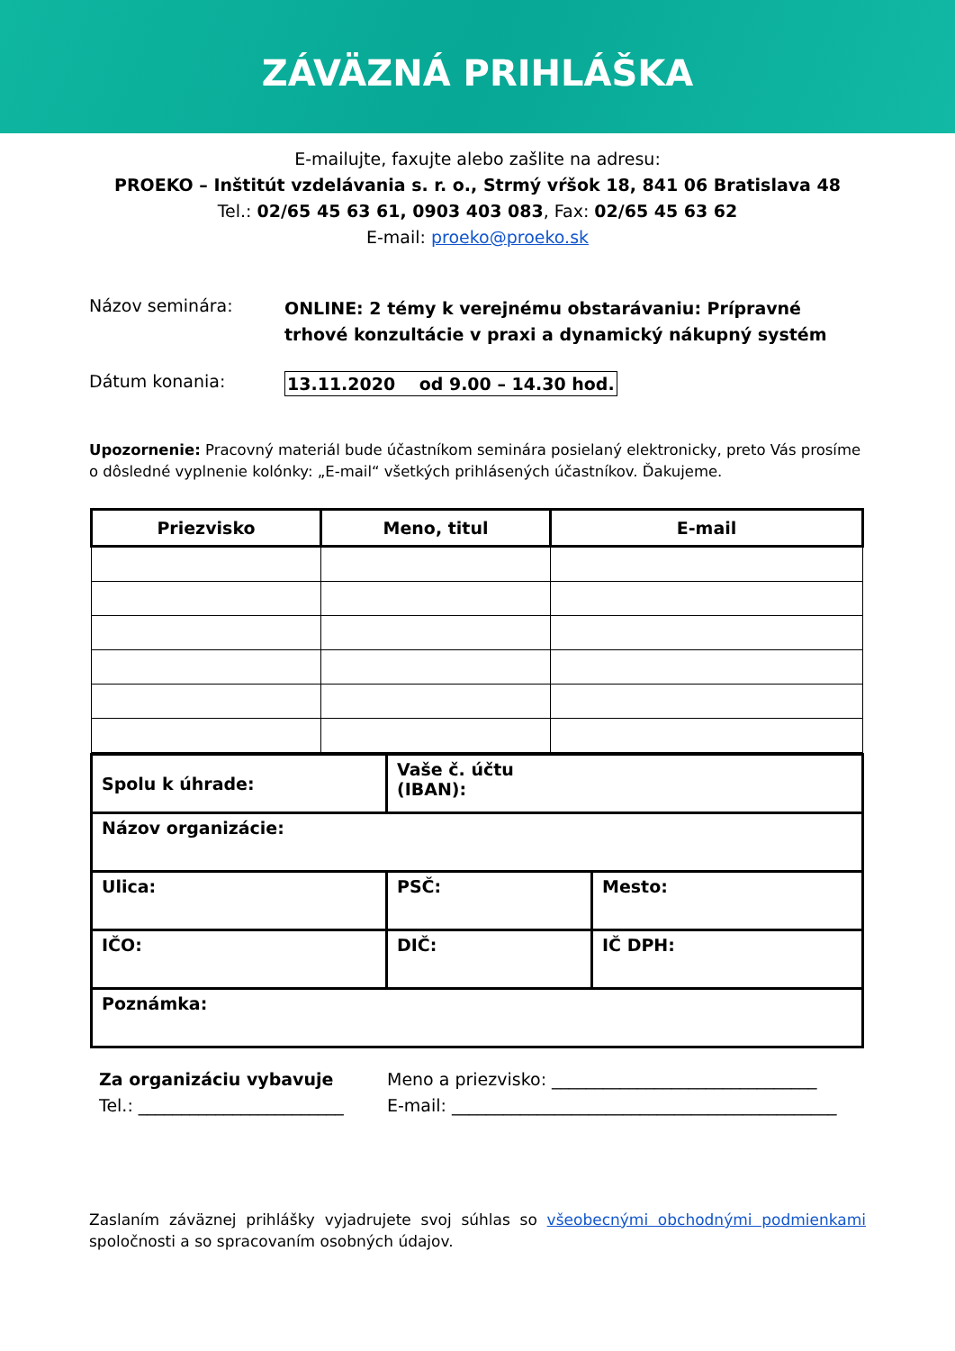ZÁVÄZNÁ PRIHLÁŠKA
E-mailujte, faxujte alebo zašlite na adresu:
PROEKO – Inštitút vzdelávania s. r. o., Strmý vŕšok 18, 841 06 Bratislava 48
Tel.: 02/65 45 63 61, 0903 403 083, Fax: 02/65 45 63 62
E-mail: proeko@proeko.sk
Názov seminára:
ONLINE: 2 témy k verejnému obstarávaniu: Prípravné
trhové konzultácie v praxi a dynamický nákupný systém
Dátum konania: 13.11.2020 od 9.00 – 14.30 hod.
Upozornenie: Pracovný materiál bude účastníkom seminára posielaný elektronicky, preto Vás prosíme o dôsledné vyplnenie kolónky: „E-mail“ všetkých prihlásených účastníkov. Ďakujeme.
| Priezvisko | Meno, titul | E-mail |
| --- | --- | --- |
| Spolu k úhrade: | Vaše č. účtu (IBAN): | |
| Názov organizácie: | | |
| Ulica: | PSČ: | Mesto: |
| IČO: | DIČ: | IČ DPH: |
| Poznámka: | | |
Za organizáciu vybavuje
Tel.: ________________________
Meno a priezvisko: _______________________________
E-mail: _____________________________________________
Zaslaním záväznej prihlášky vyjadrujete svoj súhlas so všeobecnými obchodnými podmienkami spoločnosti a so spracovaním osobných údajov.